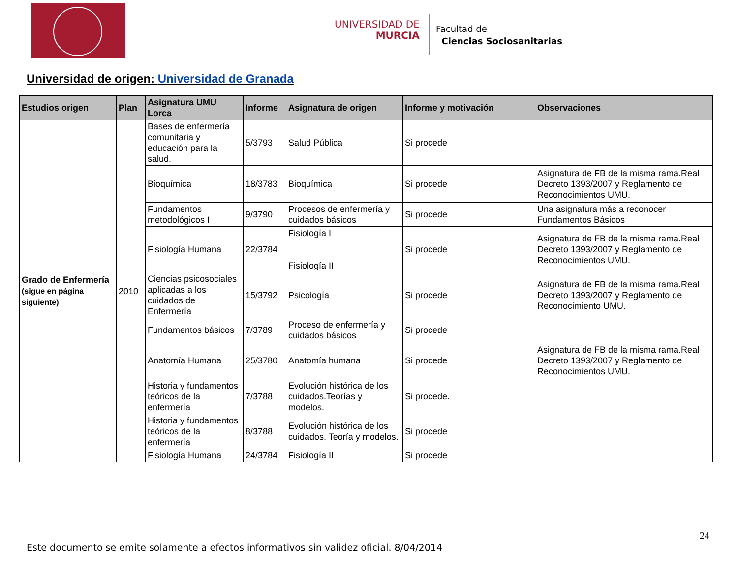UNIVERSIDAD DE
MURCIA
Facultad de
Ciencias Sociosanitarias
Universidad de origen: Universidad de Granada
| Estudios origen | Plan | Asignatura UMU Lorca | Informe | Asignatura de origen | Informe y motivación | Observaciones |
| --- | --- | --- | --- | --- | --- | --- |
| Grado de Enfermería (sigue en página siguiente) | 2010 | Bases de enfermería comunitaria y educación para la salud. | 5/3793 | Salud Pública | Si procede | |
| | | Bioquímica | 18/3783 | Bioquímica | Si procede | Asignatura de FB de la misma rama.Real Decreto 1393/2007 y Reglamento de Reconocimientos UMU. |
| | | Fundamentos metodológicos I | 9/3790 | Procesos de enfermería y cuidados básicos | Si procede | Una asignatura más a reconocer Fundamentos Básicos |
| | | Fisiología Humana | 22/3784 | Fisiología I Fisiología II | Si procede | Asignatura de FB de la misma rama.Real Decreto 1393/2007 y Reglamento de Reconocimientos UMU. |
| | | Ciencias psicosociales aplicadas a los cuidados de Enfermería | 15/3792 | Psicología | Si procede | Asignatura de FB de la misma rama.Real Decreto 1393/2007 y Reglamento de Reconocimiento UMU. |
| | | Fundamentos básicos | 7/3789 | Proceso de enfermería y cuidados básicos | Si procede | |
| | | Anatomía Humana | 25/3780 | Anatomía humana | Si procede | Asignatura de FB de la misma rama.Real Decreto 1393/2007 y Reglamento de Reconocimientos UMU. |
| | | Historia y fundamentos teóricos de la enfermería | 7/3788 | Evolución histórica de los cuidados.Teorías y modelos. | Si procede. | |
| | | Historia y fundamentos teóricos de la enfermería | 8/3788 | Evolución histórica de los cuidados. Teoría y modelos. | Si procede | |
| | | Fisiología Humana | 24/3784 | Fisiología II | Si procede | |
24
Este documento se emite solamente a efectos informativos sin validez oficial. 8/04/2014